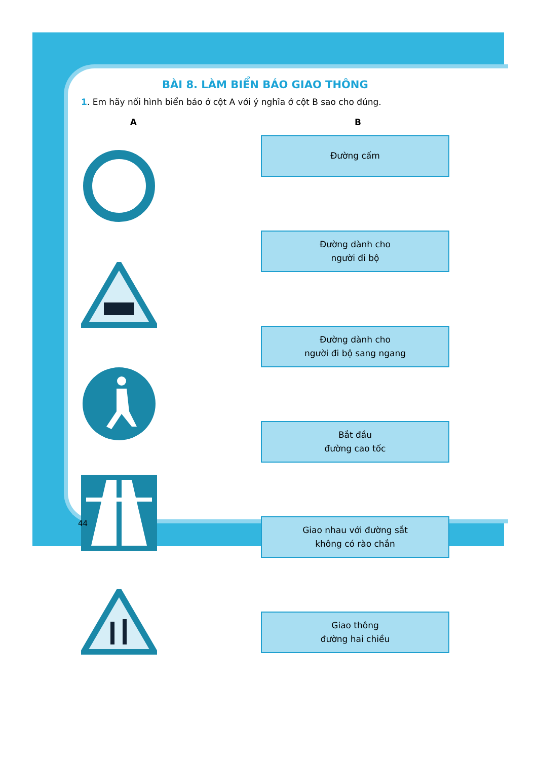BÀI 8. LÀM BIỂN BÁO GIAO THÔNG
1. Em hãy nối hình biển báo ở cột A với ý nghĩa ở cột B sao cho đúng.
A B
Đường cấm
Đường dành cho
người đi bộ
Đường dành cho
người đi bộ sang ngang
Bắt đầu
đường cao tốc
Giao nhau với đường sắt
không có rào chắn
Giao thông
đường hai chiều
44